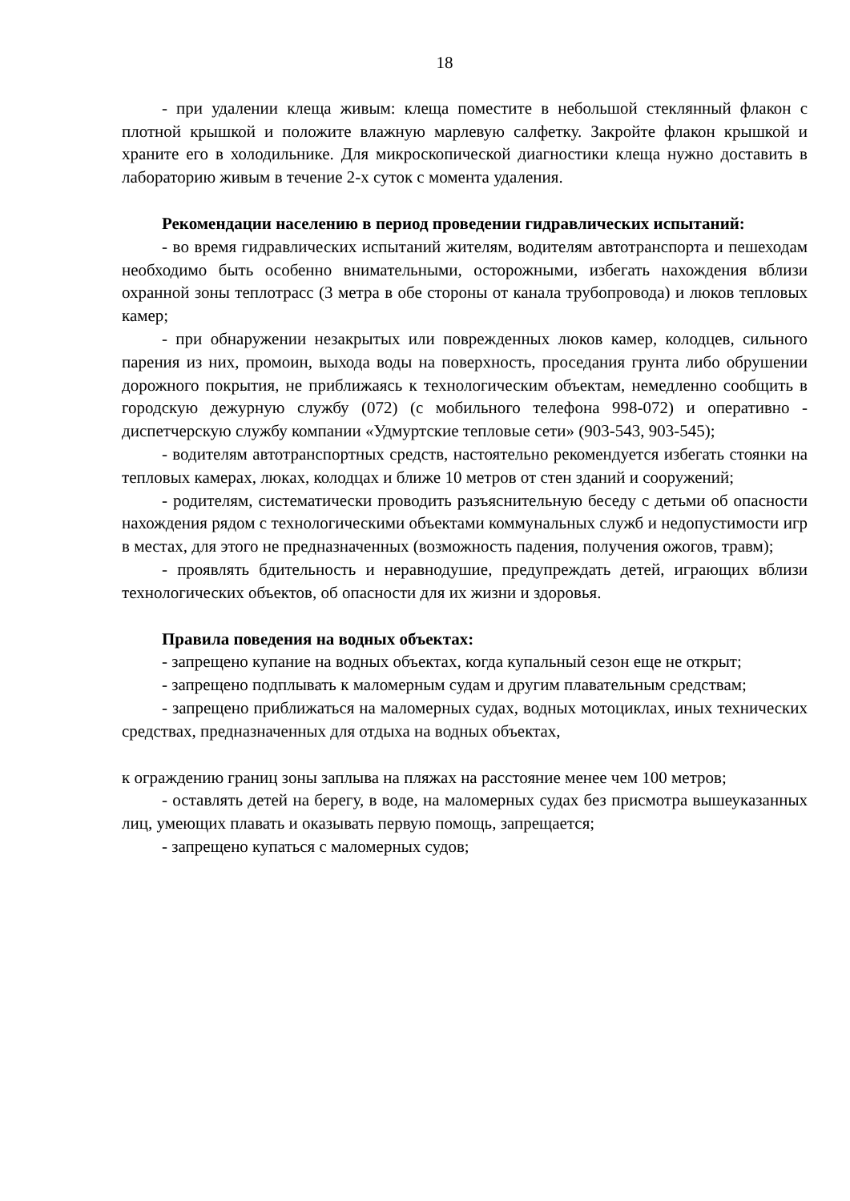18
- при удалении клеща живым: клеща поместите в небольшой стеклянный флакон с плотной крышкой и положите влажную марлевую салфетку. Закройте флакон крышкой и храните его в холодильнике. Для микроскопической диагностики клеща нужно доставить в лабораторию живым в течение 2-х суток с момента удаления.
Рекомендации населению в период проведении гидравлических испытаний:
- во время гидравлических испытаний жителям, водителям автотранспорта и пешеходам необходимо быть особенно внимательными, осторожными, избегать нахождения вблизи охранной зоны теплотрасс (3 метра в обе стороны от канала трубопровода) и люков тепловых камер;
- при обнаружении незакрытых или поврежденных люков камер, колодцев, сильного парения из них, промоин, выхода воды на поверхность, проседания грунта либо обрушении дорожного покрытия, не приближаясь к технологическим объектам, немедленно сообщить в городскую дежурную службу (072) (с мобильного телефона 998-072) и оперативно - диспетчерскую службу компании «Удмуртские тепловые сети» (903-543, 903-545);
- водителям автотранспортных средств, настоятельно рекомендуется избегать стоянки на тепловых камерах, люках, колодцах и ближе 10 метров от стен зданий и сооружений;
- родителям, систематически проводить разъяснительную беседу с детьми об опасности нахождения рядом с технологическими объектами коммунальных служб и недопустимости игр в местах, для этого не предназначенных (возможность падения, получения ожогов, травм);
- проявлять бдительность и неравнодушие, предупреждать детей, играющих вблизи технологических объектов, об опасности для их жизни и здоровья.
Правила поведения на водных объектах:
- запрещено купание на водных объектах, когда купальный сезон еще не открыт;
- запрещено подплывать к маломерным судам и другим плавательным средствам;
- запрещено приближаться на маломерных судах, водных мотоциклах, иных технических средствах, предназначенных для отдыха на водных объектах,
к ограждению границ зоны заплыва на пляжах на расстояние менее чем 100 метров;
- оставлять детей на берегу, в воде, на маломерных судах без присмотра вышеуказанных лиц, умеющих плавать и оказывать первую помощь, запрещается;
- запрещено купаться с маломерных судов;